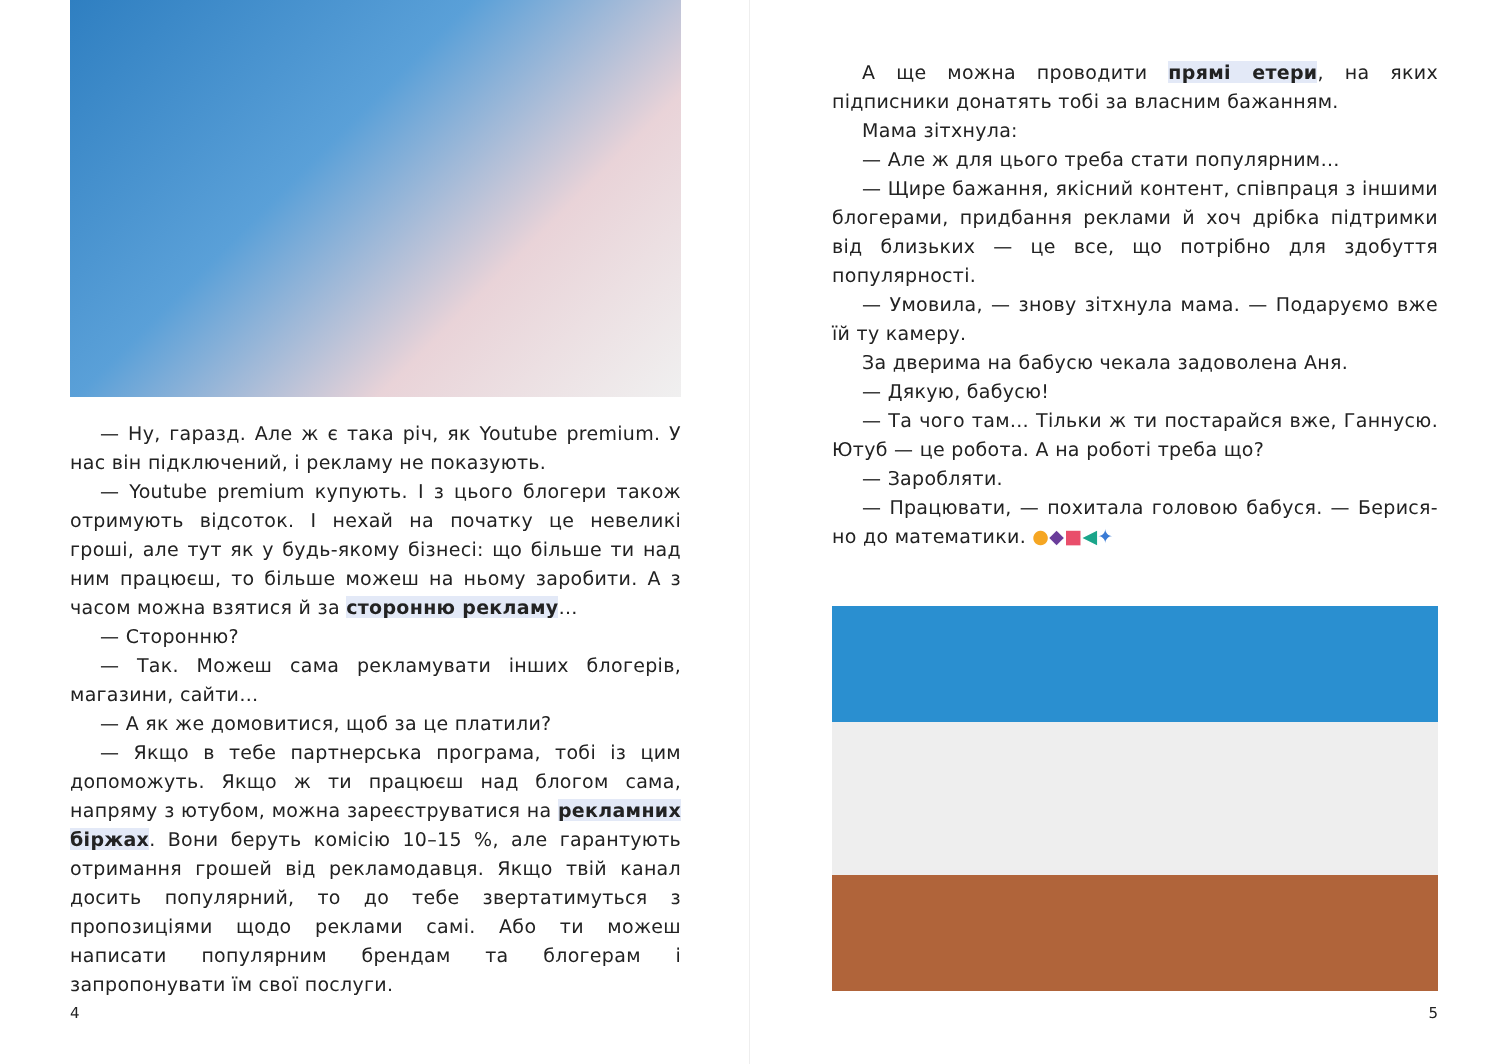— Ну, гаразд. Але ж є така річ, як Youtube premium. У нас він підключений, і рекламу не показують.
— Youtube premium купують. І з цього блогери також отримують відсоток. І нехай на початку це невеликі гроші, але тут як у будь-якому бізнесі: що більше ти над ним працюєш, то більше можеш на ньому заробити. А з часом можна взятися й за сторонню рекламу…
— Сторонню?
— Так. Можеш сама рекламувати інших блогерів, магазини, сайти…
— А як же домовитися, щоб за це платили?
— Якщо в тебе партнерська програма, тобі із цим допоможуть. Якщо ж ти працюєш над блогом сама, напряму з ютубом, можна зареєструватися на рекламних біржах. Вони беруть комісію 10–15 %, але гарантують отримання грошей від рекламодавця. Якщо твій канал досить популярний, то до тебе звертатимуться з пропозиціями щодо реклами самі. Або ти можеш написати популярним брендам та блогерам і запропонувати їм свої послуги.
4
А ще можна проводити прямі етери, на яких підписники донатять тобі за власним бажанням.
Мама зітхнула:
— Але ж для цього треба стати популярним…
— Щире бажання, якісний контент, співпраця з іншими блогерами, придбання реклами й хоч дрібка підтримки від близьких — це все, що потрібно для здобуття популярності.
— Умовила, — знову зітхнула мама. — Подаруємо вже їй ту камеру.
За дверима на бабусю чекала задоволена Аня.
— Дякую, бабусю!
— Та чого там… Тільки ж ти постарайся вже, Ганнусю. Ютуб — це робота. А на роботі треба що?
— Заробляти.
— Працювати, — похитала головою бабуся. — Берися-но до математики. ●◆■◀✦
5